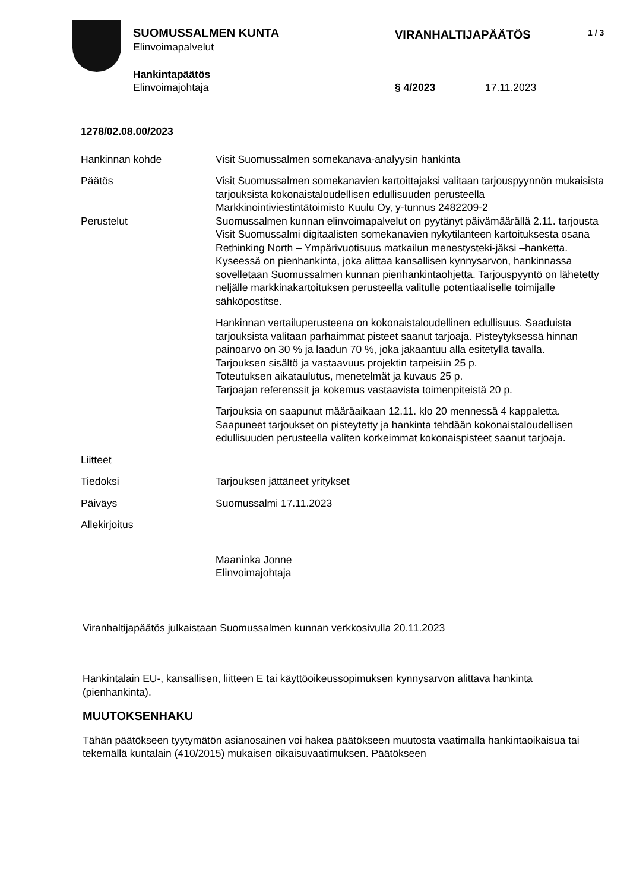SUOMUSSALMEN KUNTA
Elinvoimapalvelut
VIRANHALTIJAPÄÄTÖS 1 / 3
Hankintapäätös
Elinvoimajohtaja § 4/2023 17.11.2023
1278/02.08.00/2023
Hankinnan kohde Visit Suomussalmen somekanava-analyysin hankinta
Päätös Visit Suomussalmen somekanavien kartoittajaksi valitaan tarjouspyynnön mukaisista tarjouksista kokonaistaloudellisen edullisuuden perusteella Markkinointiviestintätoimisto Kuulu Oy, y-tunnus 2482209-2
Perustelut Suomussalmen kunnan elinvoimapalvelut on pyytänyt päivämäärällä 2.11. tarjousta Visit Suomussalmi digitaalisten somekanavien nykytilanteen kartoi­tuksesta osana Rethinking North – Ympärivuotisuus matkailun menestysteki-jäksi –hanketta.
Kyseessä on pienhankinta, joka alittaa kansallisen kynnysarvon, hankinnas­sa sovelletaan Suomussalmen kunnan pienhankintaohjetta. Tarjouspyyntö on lähetetty neljälle markkinakartoituksen perusteella valitulle potentiaaliselle toimijalle sähköpostitse.
Hankinnan vertailuperusteena on kokonaistaloudellinen edullisuus. Saaduista tarjouksista valitaan parhaimmat pisteet saanut tarjoaja. Pisteytyksessä hinnan painoarvo on 30 % ja laadun 70 %, joka jakaantuu alla esitetyllä tavalla.
Tarjouksen sisältö ja vastaavuus projektin tarpeisiin 25 p.
Toteutuksen aikataulutus, menetelmät ja kuvaus 25 p.
Tarjoajan referenssit ja kokemus vastaavista toimenpiteistä 20 p.
Tarjouksia on saapunut määräaikaan 12.11. klo 20 mennessä 4 kappaletta. Saapuneet tarjoukset on pisteytetty ja hankinta tehdään kokonaistaloudellisen edullisuuden perusteella valiten korkeimmat kokonaispisteet saanut tarjoaja.
Liitteet
Tiedoksi Tarjouksen jättäneet yritykset
Päiväys Suomussalmi 17.11.2023
Allekirjoitus
Maaninka Jonne
Elinvoimajohtaja
Viranhaltijapäätös julkaistaan Suomussalmen kunnan verkkosivulla 20.11.2023
Hankintalain EU-, kansallisen, liitteen E tai käyttöoikeussopimuksen kynnysarvon alittava hankinta (pienhankinta).
MUUTOKSENHAKU
Tähän päätökseen tyytymätön asianosainen voi hakea päätökseen muutosta vaatimalla hankintaoikaisua tai tekemällä kuntalain (410/2015) mukaisen oikaisuvaatimuksen. Päätökseen